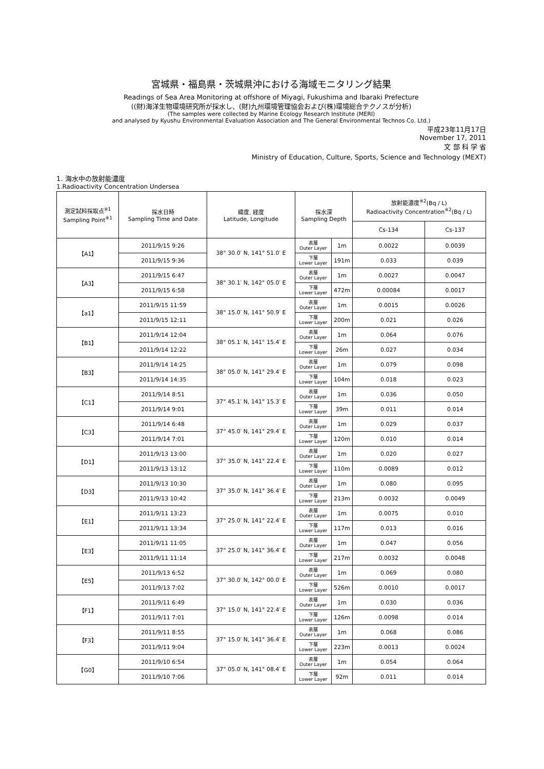宮城県・福島県・茨城県沖における海域モニタリング結果
Readings of Sea Area Monitoring at offshore of Miyagi, Fukushima and Ibaraki Prefecture
((財)海洋生物環境研究所が採水し、(財)九州環境管理協会および(株)環境総合テクノスが分析)
(The samples were collected by Marine Ecology Research Institute (MERI)
and analysed by Kyushu Environmental Evaluation Association and The General Environmental Technos Co. Ltd.)
平成23年11月17日
November 17, 2011
文 部 科 学 省
Ministry of Education, Culture, Sports, Science and Technology (MEXT)
1. 海水中の放射能濃度
1.Radioactivity Concentration Undersea
| 測定試料採取点<sup>※1</sup> Sampling Point<sup>※1</sup> | 採水日時 Sampling Time and Date | 緯度, 経度 Latitude, Longitude | 採水深 Sampling Depth | | 放射能濃度<sup>※2</sup>(Bq / L) Radioactivity Concentration<sup>※2</sup>(Bq / L) | |
| --- | --- | --- | --- | --- | --- | --- |
| | | | | | Cs-134 | Cs-137 |
| 【A1】 | 2011/9/15 9:26 | 38° 30.0′ N, 141° 51.0′ E | 表層 Outer Layer | 1m | 0.0022 | 0.0039 |
| | 2011/9/15 9:36 | | 下層 Lower Layer | 191m | 0.033 | 0.039 |
| 【A3】 | 2011/9/15 6:47 | 38° 30.1′ N, 142° 05.0′ E | 表層 Outer Layer | 1m | 0.0027 | 0.0047 |
| | 2011/9/15 6:58 | | 下層 Lower Layer | 472m | 0.00084 | 0.0017 |
| 【a1】 | 2011/9/15 11:59 | 38° 15.0′ N, 141° 50.9′ E | 表層 Outer Layer | 1m | 0.0015 | 0.0026 |
| | 2011/9/15 12:11 | | 下層 Lower Layer | 200m | 0.021 | 0.026 |
| 【B1】 | 2011/9/14 12:04 | 38° 05.1′ N, 141° 15.4′ E | 表層 Outer Layer | 1m | 0.064 | 0.076 |
| | 2011/9/14 12:22 | | 下層 Lower Layer | 26m | 0.027 | 0.034 |
| 【B3】 | 2011/9/14 14:25 | 38° 05.0′ N, 141° 29.4′ E | 表層 Outer Layer | 1m | 0.079 | 0.098 |
| | 2011/9/14 14:35 | | 下層 Lower Layer | 104m | 0.018 | 0.023 |
| 【C1】 | 2011/9/14 8:51 | 37° 45.1′ N, 141° 15.3′ E | 表層 Outer Layer | 1m | 0.036 | 0.050 |
| | 2011/9/14 9:01 | | 下層 Lower Layer | 39m | 0.011 | 0.014 |
| 【C3】 | 2011/9/14 6:48 | 37° 45.0′ N, 141° 29.4′ E | 表層 Outer Layer | 1m | 0.029 | 0.037 |
| | 2011/9/14 7:01 | | 下層 Lower Layer | 120m | 0.010 | 0.014 |
| 【D1】 | 2011/9/13 13:00 | 37° 35.0′ N, 141° 22.4′ E | 表層 Outer Layer | 1m | 0.020 | 0.027 |
| | 2011/9/13 13:12 | | 下層 Lower Layer | 110m | 0.0089 | 0.012 |
| 【D3】 | 2011/9/13 10:30 | 37° 35.0′ N, 141° 36.4′ E | 表層 Outer Layer | 1m | 0.080 | 0.095 |
| | 2011/9/13 10:42 | | 下層 Lower Layer | 213m | 0.0032 | 0.0049 |
| 【E1】 | 2011/9/11 13:23 | 37° 25.0′ N, 141° 22.4′ E | 表層 Outer Layer | 1m | 0.0075 | 0.010 |
| | 2011/9/11 13:34 | | 下層 Lower Layer | 117m | 0.013 | 0.016 |
| 【E3】 | 2011/9/11 11:05 | 37° 25.0′ N, 141° 36.4′ E | 表層 Outer Layer | 1m | 0.047 | 0.056 |
| | 2011/9/11 11:14 | | 下層 Lower Layer | 217m | 0.0032 | 0.0048 |
| 【E5】 | 2011/9/13 6:52 | 37° 30.0′ N, 142° 00.0′ E | 表層 Outer Layer | 1m | 0.069 | 0.080 |
| | 2011/9/13 7:02 | | 下層 Lower Layer | 526m | 0.0010 | 0.0017 |
| 【F1】 | 2011/9/11 6:49 | 37° 15.0′ N, 141° 22.4′ E | 表層 Outer Layer | 1m | 0.030 | 0.036 |
| | 2011/9/11 7:01 | | 下層 Lower Layer | 126m | 0.0098 | 0.014 |
| 【F3】 | 2011/9/11 8:55 | 37° 15.0′ N, 141° 36.4′ E | 表層 Outer Layer | 1m | 0.068 | 0.086 |
| | 2011/9/11 9:04 | | 下層 Lower Layer | 223m | 0.0013 | 0.0024 |
| 【G0】 | 2011/9/10 6:54 | 37° 05.0′ N, 141° 08.4′ E | 表層 Outer Layer | 1m | 0.054 | 0.064 |
| | 2011/9/10 7:06 | | 下層 Lower Layer | 92m | 0.011 | 0.014 |